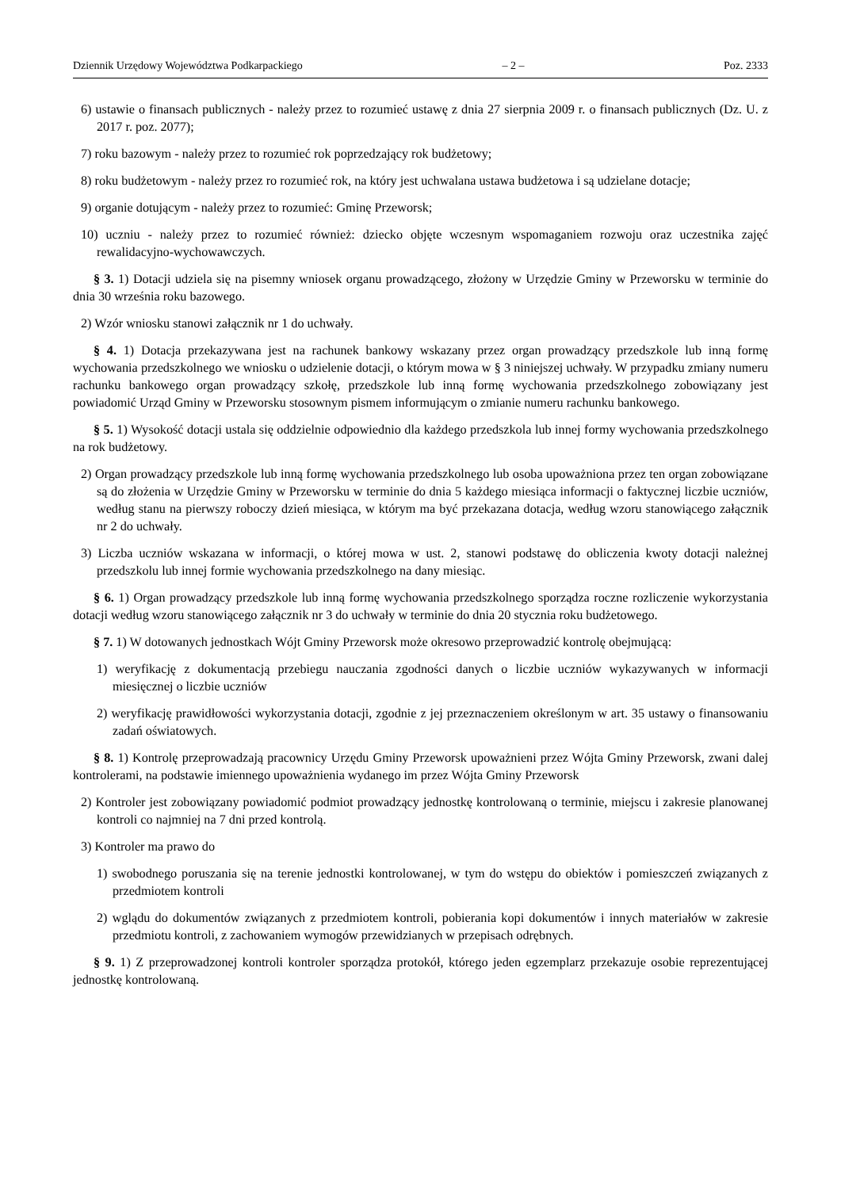Dziennik Urzędowy Województwa Podkarpackiego – 2 – Poz. 2333
6) ustawie o finansach publicznych - należy przez to rozumieć ustawę z dnia 27 sierpnia 2009 r. o finansach publicznych (Dz. U. z 2017 r. poz. 2077);
7) roku bazowym - należy przez to rozumieć rok poprzedzający rok budżetowy;
8) roku budżetowym - należy przez ro rozumieć rok, na który jest uchwalana ustawa budżetowa i są udzielane dotacje;
9) organie dotującym - należy przez to rozumieć: Gminę Przeworsk;
10) uczniu - należy przez to rozumieć również: dziecko objęte wczesnym wspomaganiem rozwoju oraz uczestnika zajęć rewalidacyjno-wychowawczych.
§ 3. 1) Dotacji udziela się na pisemny wniosek organu prowadzącego, złożony w Urzędzie Gminy w Przeworsku w terminie do dnia 30 września roku bazowego.
2) Wzór wniosku stanowi załącznik nr 1 do uchwały.
§ 4. 1) Dotacja przekazywana jest na rachunek bankowy wskazany przez organ prowadzący przedszkole lub inną formę wychowania przedszkolnego we wniosku o udzielenie dotacji, o którym mowa w § 3 niniejszej uchwały. W przypadku zmiany numeru rachunku bankowego organ prowadzący szkołę, przedszkole lub inną formę wychowania przedszkolnego zobowiązany jest powiadomić Urząd Gminy w Przeworsku stosownym pismem informującym o zmianie numeru rachunku bankowego.
§ 5. 1) Wysokość dotacji ustala się oddzielnie odpowiednio dla każdego przedszkola lub innej formy wychowania przedszkolnego na rok budżetowy.
2) Organ prowadzący przedszkole lub inną formę wychowania przedszkolnego lub osoba upoważniona przez ten organ zobowiązane są do złożenia w Urzędzie Gminy w Przeworsku w terminie do dnia 5 każdego miesiąca informacji o faktycznej liczbie uczniów, według stanu na pierwszy roboczy dzień miesiąca, w którym ma być przekazana dotacja, według wzoru stanowiącego załącznik nr 2 do uchwały.
3) Liczba uczniów wskazana w informacji, o której mowa w ust. 2, stanowi podstawę do obliczenia kwoty dotacji należnej przedszkolu lub innej formie wychowania przedszkolnego na dany miesiąc.
§ 6. 1) Organ prowadzący przedszkole lub inną formę wychowania przedszkolnego sporządza roczne rozliczenie wykorzystania dotacji według wzoru stanowiącego załącznik nr 3 do uchwały w terminie do dnia 20 stycznia roku budżetowego.
§ 7. 1) W dotowanych jednostkach Wójt Gminy Przeworsk może okresowo przeprowadzić kontrolę obejmującą:
1) weryfikację z dokumentacją przebiegu nauczania zgodności danych o liczbie uczniów wykazywanych w informacji miesięcznej o liczbie uczniów
2) weryfikację prawidłowości wykorzystania dotacji, zgodnie z jej przeznaczeniem określonym w art. 35 ustawy o finansowaniu zadań oświatowych.
§ 8. 1) Kontrolę przeprowadzają pracownicy Urzędu Gminy Przeworsk upoważnieni przez Wójta Gminy Przeworsk, zwani dalej kontrolerami, na podstawie imiennego upoważnienia wydanego im przez Wójta Gminy Przeworsk
2) Kontroler jest zobowiązany powiadomić podmiot prowadzący jednostkę kontrolowaną o terminie, miejscu i zakresie planowanej kontroli co najmniej na 7 dni przed kontrolą.
3) Kontroler ma prawo do
1) swobodnego poruszania się na terenie jednostki kontrolowanej, w tym do wstępu do obiektów i pomieszczeń związanych z przedmiotem kontroli
2) wglądu do dokumentów związanych z przedmiotem kontroli, pobierania kopi dokumentów i innych materiałów w zakresie przedmiotu kontroli, z zachowaniem wymogów przewidzianych w przepisach odrębnych.
§ 9. 1) Z przeprowadzonej kontroli kontroler sporządza protokół, którego jeden egzemplarz przekazuje osobie reprezentującej jednostkę kontrolowaną.